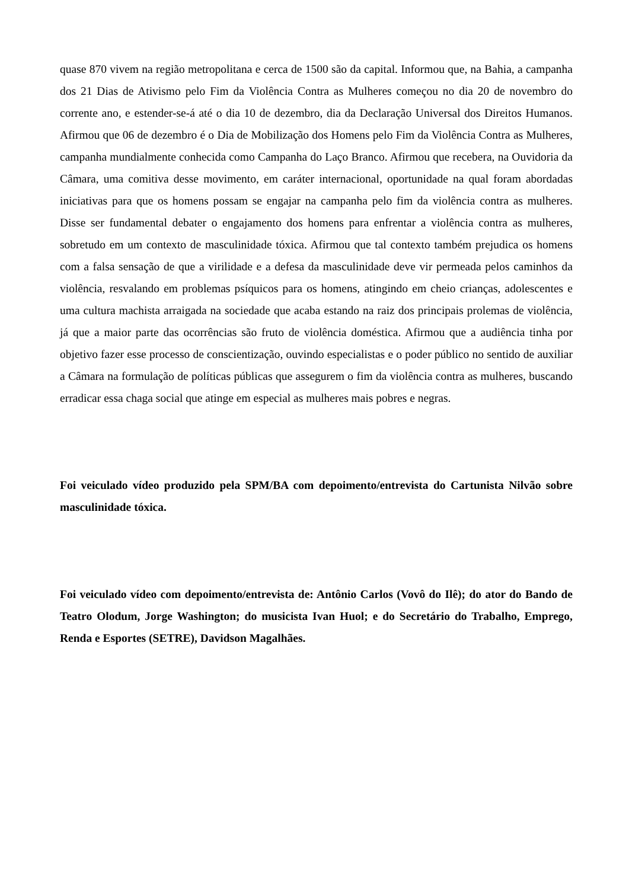quase 870 vivem na região metropolitana e cerca de 1500 são da capital. Informou que, na Bahia, a campanha dos 21 Dias de Ativismo pelo Fim da Violência Contra as Mulheres começou no dia 20 de novembro do corrente ano, e estender-se-á até o dia 10 de dezembro, dia da Declaração Universal dos Direitos Humanos. Afirmou que 06 de dezembro é o Dia de Mobilização dos Homens pelo Fim da Violência Contra as Mulheres, campanha mundialmente conhecida como Campanha do Laço Branco. Afirmou que recebera, na Ouvidoria da Câmara, uma comitiva desse movimento, em caráter internacional, oportunidade na qual foram abordadas iniciativas para que os homens possam se engajar na campanha pelo fim da violência contra as mulheres. Disse ser fundamental debater o engajamento dos homens para enfrentar a violência contra as mulheres, sobretudo em um contexto de masculinidade tóxica. Afirmou que tal contexto também prejudica os homens com a falsa sensação de que a virilidade e a defesa da masculinidade deve vir permeada pelos caminhos da violência, resvalando em problemas psíquicos para os homens, atingindo em cheio crianças, adolescentes e uma cultura machista arraigada na sociedade que acaba estando na raiz dos principais prolemas de violência, já que a maior parte das ocorrências são fruto de violência doméstica. Afirmou que a audiência tinha por objetivo fazer esse processo de conscientização, ouvindo especialistas e o poder público no sentido de auxiliar a Câmara na formulação de políticas públicas que assegurem o fim da violência contra as mulheres, buscando erradicar essa chaga social que atinge em especial as mulheres mais pobres e negras.
Foi veiculado vídeo produzido pela SPM/BA com depoimento/entrevista do Cartunista Nilvão sobre masculinidade tóxica.
Foi veiculado vídeo com depoimento/entrevista de: Antônio Carlos (Vovô do Ilê); do ator do Bando de Teatro Olodum, Jorge Washington; do musicista Ivan Huol; e do Secretário do Trabalho, Emprego, Renda e Esportes (SETRE), Davidson Magalhães.